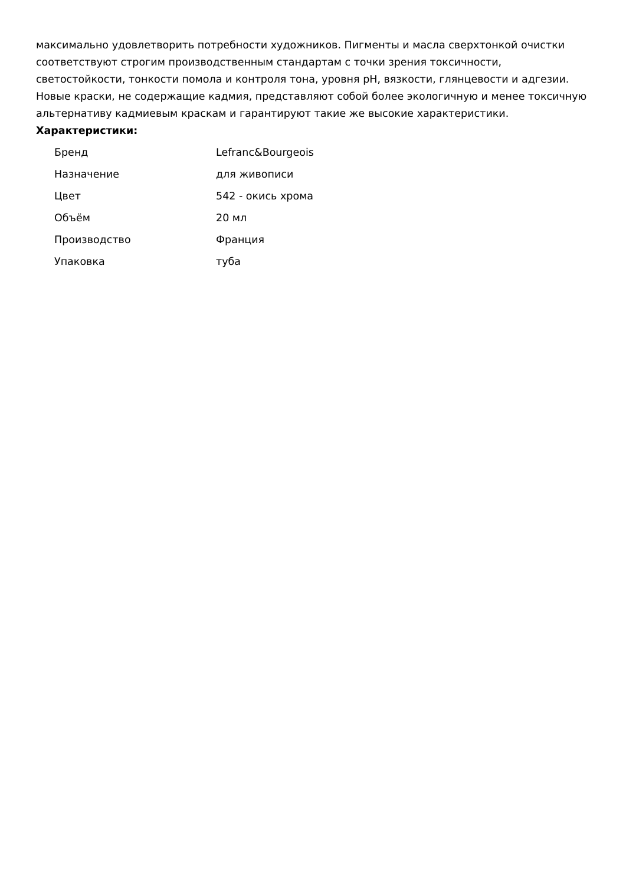максимально удовлетворить потребности художников. Пигменты и масла сверхтонкой очистки соответствуют строгим производственным стандартам с точки зрения токсичности, светостойкости, тонкости помола и контроля тона, уровня pH, вязкости, глянцевости и адгезии. Новые краски, не содержащие кадмия, представляют собой более экологичную и менее токсичную альтернативу кадмиевым краскам и гарантируют такие же высокие характеристики. Характеристики:
| Бренд | Lefranc&Bourgeois |
| Назначение | для живописи |
| Цвет | 542 - окись хрома |
| Объём | 20 мл |
| Производство | Франция |
| Упаковка | туба |